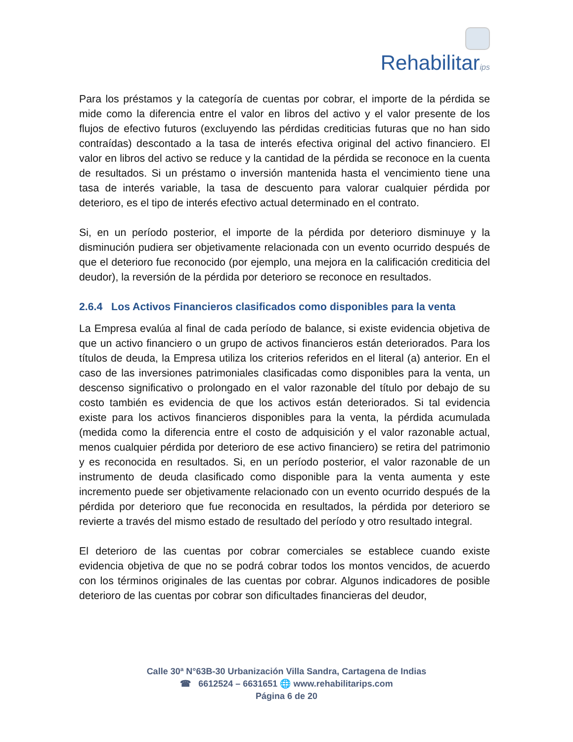Rehabilitarips
Para los préstamos y la categoría de cuentas por cobrar, el importe de la pérdida se mide como la diferencia entre el valor en libros del activo y el valor presente de los flujos de efectivo futuros (excluyendo las pérdidas crediticias futuras que no han sido contraídas) descontado a la tasa de interés efectiva original del activo financiero. El valor en libros del activo se reduce y la cantidad de la pérdida se reconoce en la cuenta de resultados. Si un préstamo o inversión mantenida hasta el vencimiento tiene una tasa de interés variable, la tasa de descuento para valorar cualquier pérdida por deterioro, es el tipo de interés efectivo actual determinado en el contrato.
Si, en un período posterior, el importe de la pérdida por deterioro disminuye y la disminución pudiera ser objetivamente relacionada con un evento ocurrido después de que el deterioro fue reconocido (por ejemplo, una mejora en la calificación crediticia del deudor), la reversión de la pérdida por deterioro se reconoce en resultados.
2.6.4 Los Activos Financieros clasificados como disponibles para la venta
La Empresa evalúa al final de cada período de balance, si existe evidencia objetiva de que un activo financiero o un grupo de activos financieros están deteriorados. Para los títulos de deuda, la Empresa utiliza los criterios referidos en el literal (a) anterior. En el caso de las inversiones patrimoniales clasificadas como disponibles para la venta, un descenso significativo o prolongado en el valor razonable del título por debajo de su costo también es evidencia de que los activos están deteriorados. Si tal evidencia existe para los activos financieros disponibles para la venta, la pérdida acumulada (medida como la diferencia entre el costo de adquisición y el valor razonable actual, menos cualquier pérdida por deterioro de ese activo financiero) se retira del patrimonio y es reconocida en resultados. Si, en un período posterior, el valor razonable de un instrumento de deuda clasificado como disponible para la venta aumenta y este incremento puede ser objetivamente relacionado con un evento ocurrido después de la pérdida por deterioro que fue reconocida en resultados, la pérdida por deterioro se revierte a través del mismo estado de resultado del período y otro resultado integral.
El deterioro de las cuentas por cobrar comerciales se establece cuando existe evidencia objetiva de que no se podrá cobrar todos los montos vencidos, de acuerdo con los términos originales de las cuentas por cobrar. Algunos indicadores de posible deterioro de las cuentas por cobrar son dificultades financieras del deudor,
Calle 30ª N°63B-30 Urbanización Villa Sandra, Cartagena de Indias
☎ 6612524 – 6631651 🌐 www.rehabilitarips.com
Página 6 de 20